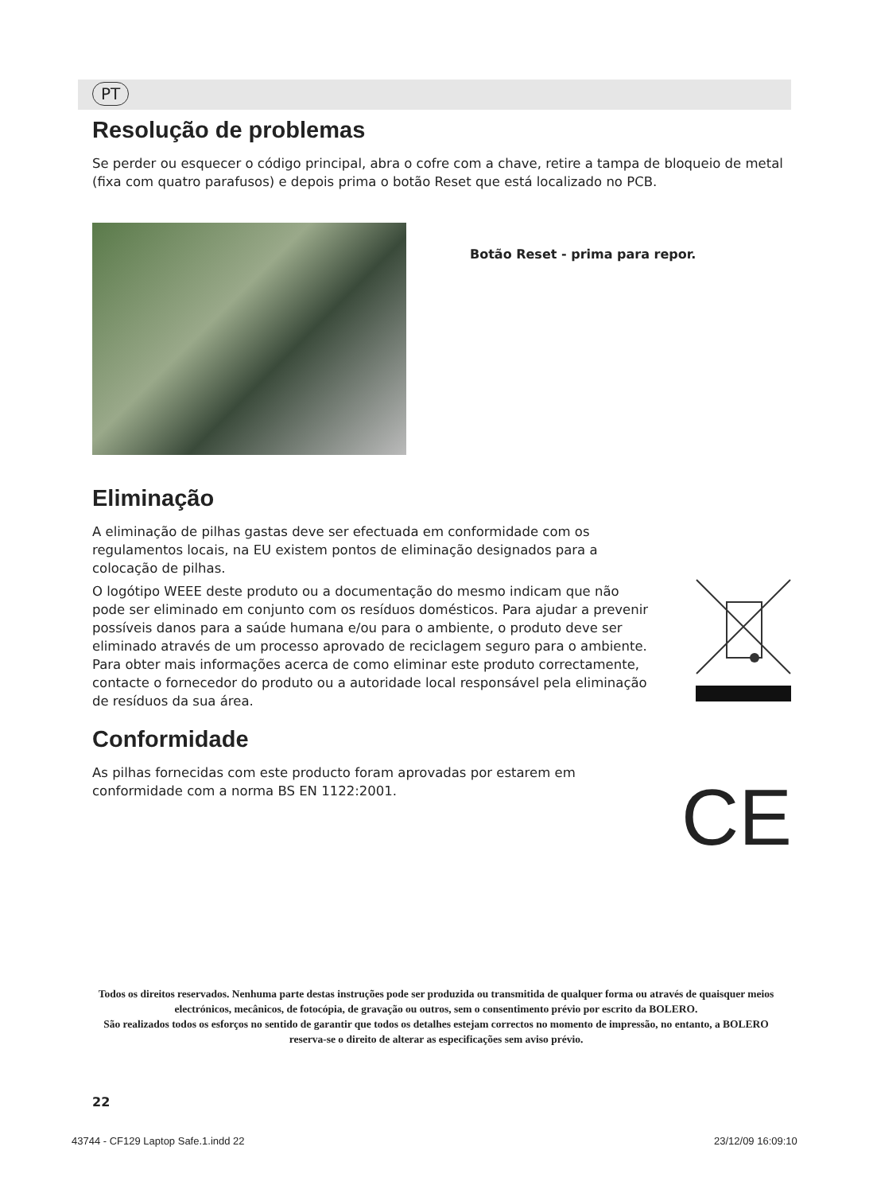PT
Resolução de problemas
Se perder ou esquecer o código principal, abra o cofre com a chave, retire a tampa de bloqueio de metal (fixa com quatro parafusos) e depois prima o botão Reset que está localizado no PCB.
Botão Reset - prima para repor.
Eliminação
A eliminação de pilhas gastas deve ser efectuada em conformidade com os regulamentos locais, na EU existem pontos de eliminação designados para a colocação de pilhas.
O logótipo WEEE deste produto ou a documentação do mesmo indicam que não pode ser eliminado em conjunto com os resíduos domésticos. Para ajudar a prevenir possíveis danos para a saúde humana e/ou para o ambiente, o produto deve ser eliminado através de um processo aprovado de reciclagem seguro para o ambiente. Para obter mais informações acerca de como eliminar este produto correctamente, contacte o fornecedor do produto ou a autoridade local responsável pela eliminação de resíduos da sua área.
Conformidade
As pilhas fornecidas com este producto foram aprovadas por estarem em conformidade com a norma BS EN 1122:2001.
CE
Todos os direitos reservados. Nenhuma parte destas instruções pode ser produzida ou transmitida de qualquer forma ou através de quaisquer meios electrónicos, mecânicos, de fotocópia, de gravação ou outros, sem o consentimento prévio por escrito da BOLERO.
São realizados todos os esforços no sentido de garantir que todos os detalhes estejam correctos no momento de impressão, no entanto, a BOLERO reserva-se o direito de alterar as especificações sem aviso prévio.
22
43744 - CF129 Laptop Safe.1.indd 22
23/12/09 16:09:10